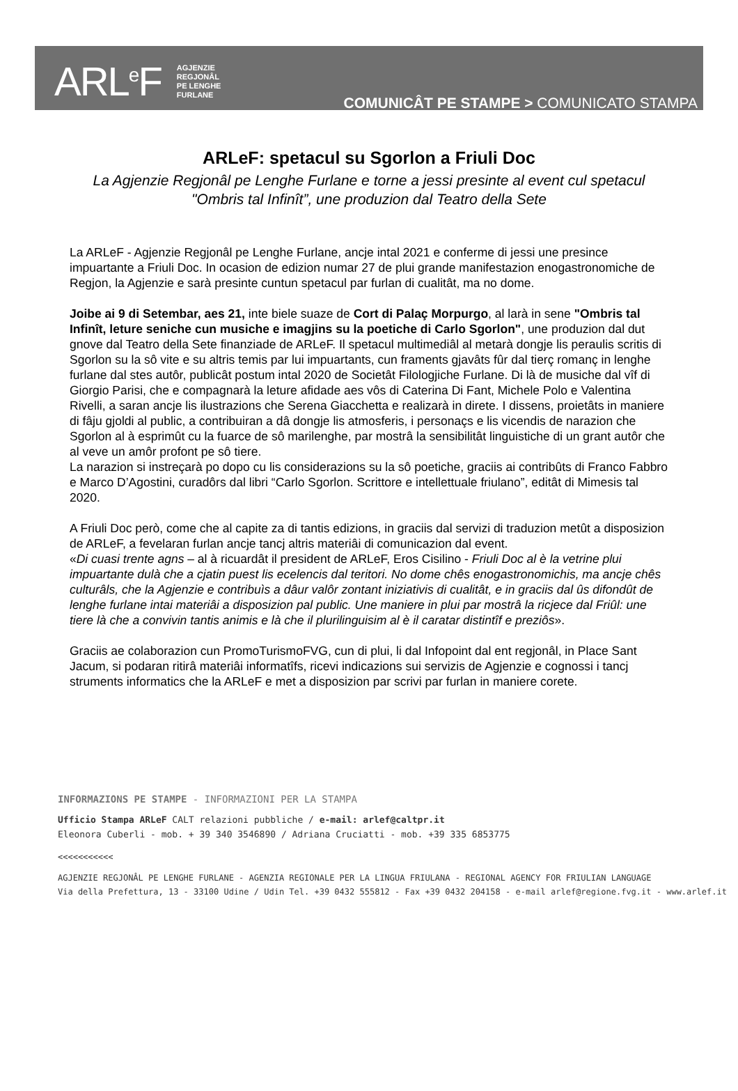ARL<sup>e</sup>F AGJENZIE
REGJONÂL
PE LENGHE
FURLANE
COMUNICÂT PE STAMPE > COMUNICATO STAMPA
ARLeF: spetacul su Sgorlon a Friuli Doc
La Agjenzie Regjonâl pe Lenghe Furlane e torne a jessi presinte al event cul spetacul "Ombris tal Infinît”, une produzion dal Teatro della Sete
La ARLeF - Agjenzie Regjonâl pe Lenghe Furlane, ancje intal 2021 e conferme di jessi une presince impuartante a Friuli Doc. In ocasion de edizion numar 27 de plui grande manifestazion enogastronomiche de Regjon, la Agjenzie e sarà presinte cuntun spetacul par furlan di cualitât, ma no dome.
Joibe ai 9 di Setembar, aes 21, inte biele suaze de Cort di Palaç Morpurgo, al larà in sene "Ombris tal Infinît, leture seniche cun musiche e imagjins su la poetiche di Carlo Sgorlon", une produzion dal dut gnove dal Teatro della Sete finanziade de ARLeF. Il spetacul multimediâl al metarà dongje lis peraulis scritis di Sgorlon su la sô vite e su altris temis par lui impuartants, cun framents gjavâts fûr dal tierç romanç in lenghe furlane dal stes autôr, publicât postum intal 2020 de Societât Filologjiche Furlane. Di là de musiche dal vîf di Giorgio Parisi, che e compagnarà la leture afidade aes vôs di Caterina Di Fant, Michele Polo e Valentina Rivelli, a saran ancje lis ilustrazions che Serena Giacchetta e realizarà in direte. I dissens, proietâts in maniere di fâju gjoldi al public, a contribuiran a dâ dongje lis atmosferis, i personaçs e lis vicendis de narazion che Sgorlon al à esprimût cu la fuarce de sô marilenghe, par mostrâ la sensibilitât linguistiche di un grant autôr che al veve un amôr profont pe sô tiere.
La narazion si instreçarà po dopo cu lis considerazions su la sô poetiche, graciis ai contribûts di Franco Fabbro e Marco D’Agostini, curadôrs dal libri “Carlo Sgorlon. Scrittore e intellettuale friulano”, editât di Mimesis tal 2020.
A Friuli Doc però, come che al capite za di tantis edizions, in graciis dal servizi di traduzion metût a disposizion de ARLeF, a fevelaran furlan ancje tancj altris materiâi di comunicazion dal event.
«Di cuasi trente agns – al à ricuardât il president de ARLeF, Eros Cisilino - Friuli Doc al è la vetrine plui impuartante dulà che a cjatin puest lis ecelencis dal teritori. No dome chês enogastronomichis, ma ancje chês culturâls, che la Agjenzie e contribuìs a dâur valôr zontant iniziativis di cualitât, e in graciis dal ûs difondût de lenghe furlane intai materiâi a disposizion pal public. Une maniere in plui par mostrâ la ricjece dal Friûl: une tiere là che a convivin tantis animis e là che il plurilinguisim al è il caratar distintîf e preziôs».
Graciis ae colaborazion cun PromoTurismoFVG, cun di plui, li dal Infopoint dal ent regjonâl, in Place Sant Jacum, si podaran ritirâ materiâi informatîfs, ricevi indicazions sui servizis de Agjenzie e cognossi i tancj struments informatics che la ARLeF e met a disposizion par scrivi par furlan in maniere corete.
INFORMAZIONS PE STAMPE - INFORMAZIONI PER LA STAMPA
Ufficio Stampa ARLeF CALT relazioni pubbliche / e-mail: arlef@caltpr.it
Eleonora Cuberli - mob. + 39 340 3546890 / Adriana Cruciatti - mob. +39 335 6853775
<<<<<<<<<<<
AGJENZIE REGJONÂL PE LENGHE FURLANE - AGENZIA REGIONALE PER LA LINGUA FRIULANA - REGIONAL AGENCY FOR FRIULIAN LANGUAGE
Via della Prefettura, 13 - 33100 Udine / Udin Tel. +39 0432 555812 - Fax +39 0432 204158 - e-mail arlef@regione.fvg.it - www.arlef.it